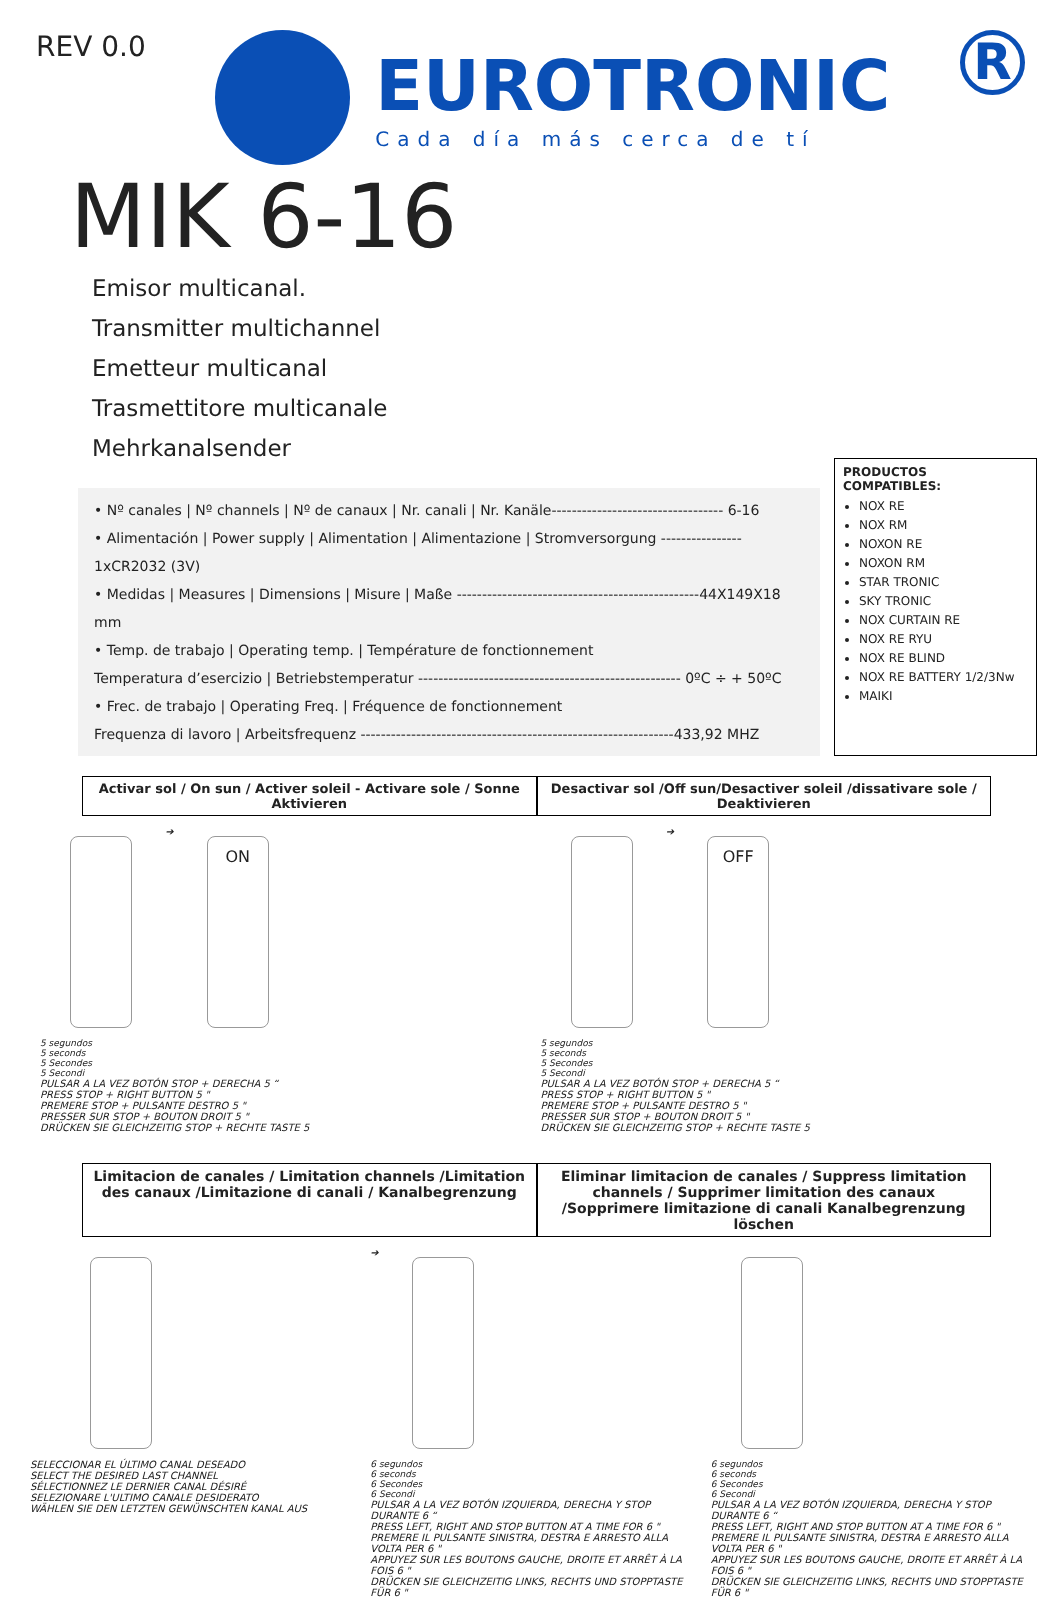REV 0.0
EUROTRONIC
Cada día más cerca de tí
R
MIK 6-16
Emisor multicanal.
Transmitter multichannel
Emetteur multicanal
Trasmettitore multicanale
Mehrkanalsender
• Nº canales | Nº channels | Nº de canaux | Nr. canali | Nr. Kanäle---------------------------------- 6-16
• Alimentación | Power supply | Alimentation | Alimentazione | Stromversorgung ---------------- 1xCR2032 (3V)
• Medidas | Measures | Dimensions | Misure | Maße ------------------------------------------------44X149X18 mm
• Temp. de trabajo | Operating temp. | Température de fonctionnement
Temperatura d’esercizio | Betriebstemperatur ---------------------------------------------------- 0ºC ÷ + 50ºC
• Frec. de trabajo | Operating Freq. | Fréquence de fonctionnement
Frequenza di lavoro | Arbeitsfrequenz --------------------------------------------------------------433,92 MHZ
PRODUCTOS COMPATIBLES:
NOX RE
NOX RM
NOXON RE
NOXON RM
STAR TRONIC
SKY TRONIC
NOX CURTAIN RE
NOX RE RYU
NOX RE BLIND
NOX RE BATTERY 1/2/3Nw
MAIKI
Activar sol / On sun / Activer soleil - Activare sole / Sonne Aktivieren
Desactivar sol /Off sun/Desactiver soleil /dissativare sole / Deaktivieren
➔ ON
5 segundos
5 seconds
5 Secondes
5 Secondi
PULSAR A LA VEZ BOTÓN STOP + DERECHA 5 “
PRESS STOP + RIGHT BUTTON 5 "
PREMERE STOP + PULSANTE DESTRO 5 "
PRESSER SUR STOP + BOUTON DROIT 5 "
DRÜCKEN SIE GLEICHZEITIG STOP + RECHTE TASTE 5
➔ OFF
5 segundos
5 seconds
5 Secondes
5 Secondi
PULSAR A LA VEZ BOTÓN STOP + DERECHA 5 “
PRESS STOP + RIGHT BUTTON 5 "
PREMERE STOP + PULSANTE DESTRO 5 "
PRESSER SUR STOP + BOUTON DROIT 5 "
DRÜCKEN SIE GLEICHZEITIG STOP + RECHTE TASTE 5
Limitacion de canales / Limitation channels /Limitation des canaux /Limitazione di canali / Kanalbegrenzung
Eliminar limitacion de canales / Suppress limitation channels / Supprimer limitation des canaux /Sopprimere limitazione di canali Kanalbegrenzung löschen
SELECCIONAR EL ÚLTIMO CANAL DESEADO
SELECT THE DESIRED LAST CHANNEL
SÉLECTIONNEZ LE DERNIER CANAL DÉSIRÉ
SELEZIONARE L'ULTIMO CANALE DESIDERATO
WÄHLEN SIE DEN LETZTEN GEWÜNSCHTEN KANAL AUS
➔
6 segundos
6 seconds
6 Secondes
6 Secondi
PULSAR A LA VEZ BOTÓN IZQUIERDA, DERECHA Y STOP DURANTE 6 “
PRESS LEFT, RIGHT AND STOP BUTTON AT A TIME FOR 6 "
PREMERE IL PULSANTE SINISTRA, DESTRA E ARRESTO ALLA VOLTA PER 6 "
APPUYEZ SUR LES BOUTONS GAUCHE, DROITE ET ARRÊT À LA FOIS 6 "
DRÜCKEN SIE GLEICHZEITIG LINKS, RECHTS UND STOPPTASTE FÜR 6 "
6 segundos
6 seconds
6 Secondes
6 Secondi
PULSAR A LA VEZ BOTÓN IZQUIERDA, DERECHA Y STOP DURANTE 6 “
PRESS LEFT, RIGHT AND STOP BUTTON AT A TIME FOR 6 "
PREMERE IL PULSANTE SINISTRA, DESTRA E ARRESTO ALLA VOLTA PER 6 "
APPUYEZ SUR LES BOUTONS GAUCHE, DROITE ET ARRÊT À LA FOIS 6 "
DRÜCKEN SIE GLEICHZEITIG LINKS, RECHTS UND STOPPTASTE FÜR 6 "